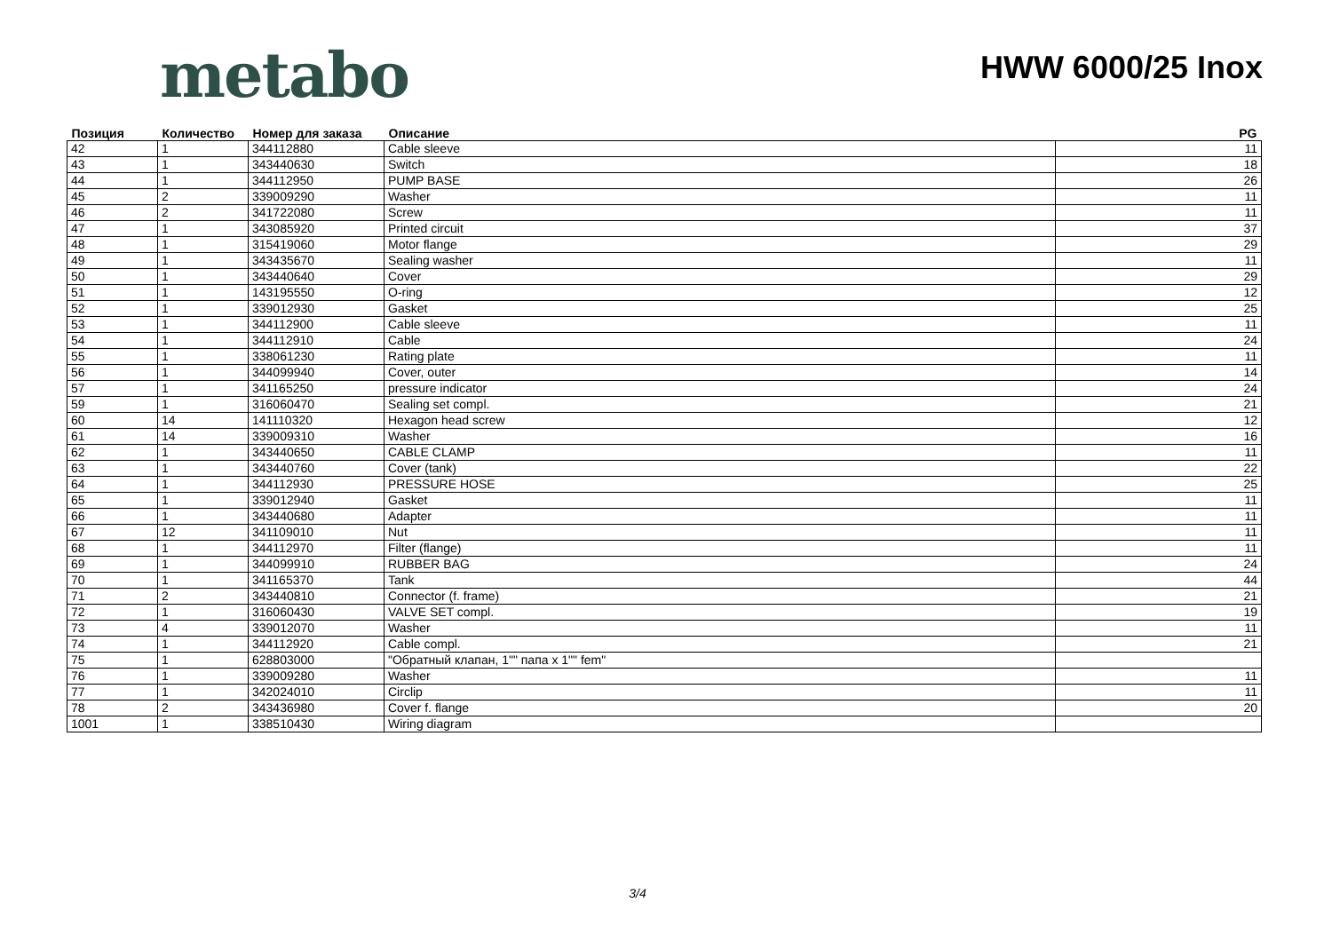metabo
HWW 6000/25 Inox
| Позиция | Количество | Номер для заказа | Описание | PG |
| --- | --- | --- | --- | --- |
| 42 | 1 | 344112880 | Cable sleeve | 11 |
| 43 | 1 | 343440630 | Switch | 18 |
| 44 | 1 | 344112950 | PUMP BASE | 26 |
| 45 | 2 | 339009290 | Washer | 11 |
| 46 | 2 | 341722080 | Screw | 11 |
| 47 | 1 | 343085920 | Printed circuit | 37 |
| 48 | 1 | 315419060 | Motor flange | 29 |
| 49 | 1 | 343435670 | Sealing washer | 11 |
| 50 | 1 | 343440640 | Cover | 29 |
| 51 | 1 | 143195550 | O-ring | 12 |
| 52 | 1 | 339012930 | Gasket | 25 |
| 53 | 1 | 344112900 | Cable sleeve | 11 |
| 54 | 1 | 344112910 | Cable | 24 |
| 55 | 1 | 338061230 | Rating plate | 11 |
| 56 | 1 | 344099940 | Cover, outer | 14 |
| 57 | 1 | 341165250 | pressure indicator | 24 |
| 59 | 1 | 316060470 | Sealing set compl. | 21 |
| 60 | 14 | 141110320 | Hexagon head screw | 12 |
| 61 | 14 | 339009310 | Washer | 16 |
| 62 | 1 | 343440650 | CABLE CLAMP | 11 |
| 63 | 1 | 343440760 | Cover (tank) | 22 |
| 64 | 1 | 344112930 | PRESSURE HOSE | 25 |
| 65 | 1 | 339012940 | Gasket | 11 |
| 66 | 1 | 343440680 | Adapter | 11 |
| 67 | 12 | 341109010 | Nut | 11 |
| 68 | 1 | 344112970 | Filter (flange) | 11 |
| 69 | 1 | 344099910 | RUBBER BAG | 24 |
| 70 | 1 | 341165370 | Tank | 44 |
| 71 | 2 | 343440810 | Connector (f. frame) | 21 |
| 72 | 1 | 316060430 | VALVE SET compl. | 19 |
| 73 | 4 | 339012070 | Washer | 11 |
| 74 | 1 | 344112920 | Cable compl. | 21 |
| 75 | 1 | 628803000 | "Обратный клапан, 1"" папа x 1"" fem" | |
| 76 | 1 | 339009280 | Washer | 11 |
| 77 | 1 | 342024010 | Circlip | 11 |
| 78 | 2 | 343436980 | Cover f. flange | 20 |
| 1001 | 1 | 338510430 | Wiring diagram | |
3/4